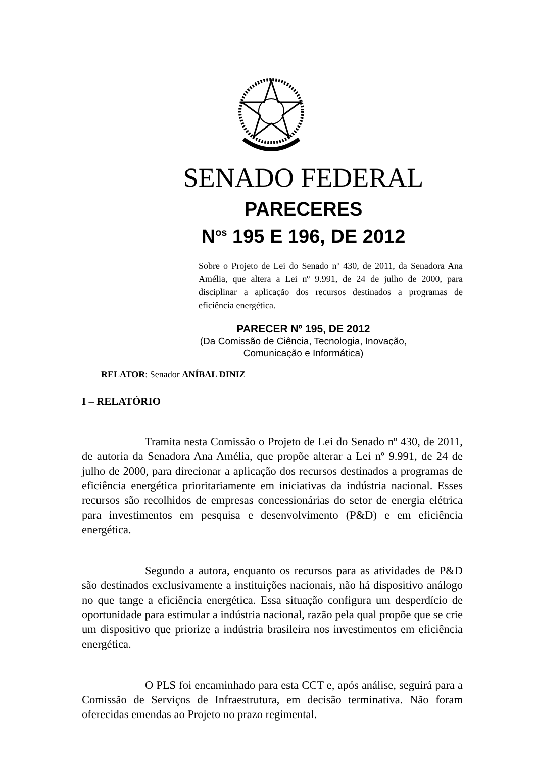SENADO FEDERAL
PARECERES
N<sup>os</sup> 195 E 196, DE 2012
Sobre o Projeto de Lei do Senado nº 430, de 2011, da Senadora Ana Amélia, que altera a Lei nº 9.991, de 24 de julho de 2000, para disciplinar a aplicação dos recursos destinados a programas de eficiência energética.
PARECER Nº 195, DE 2012
(Da Comissão de Ciência, Tecnologia, Inovação,
Comunicação e Informática)
RELATOR: Senador ANÍBAL DINIZ
I – RELATÓRIO
Tramita nesta Comissão o Projeto de Lei do Senado nº 430, de 2011, de autoria da Senadora Ana Amélia, que propõe alterar a Lei nº 9.991, de 24 de julho de 2000, para direcionar a aplicação dos recursos destinados a programas de eficiência energética prioritariamente em iniciativas da indústria nacional. Esses recursos são recolhidos de empresas concessionárias do setor de energia elétrica para investimentos em pesquisa e desenvolvimento (P&D) e em eficiência energética.
Segundo a autora, enquanto os recursos para as atividades de P&D são destinados exclusivamente a instituições nacionais, não há dispositivo análogo no que tange a eficiência energética. Essa situação configura um desperdício de oportunidade para estimular a indústria nacional, razão pela qual propõe que se crie um dispositivo que priorize a indústria brasileira nos investimentos em eficiência energética.
O PLS foi encaminhado para esta CCT e, após análise, seguirá para a Comissão de Serviços de Infraestrutura, em decisão terminativa. Não foram oferecidas emendas ao Projeto no prazo regimental.